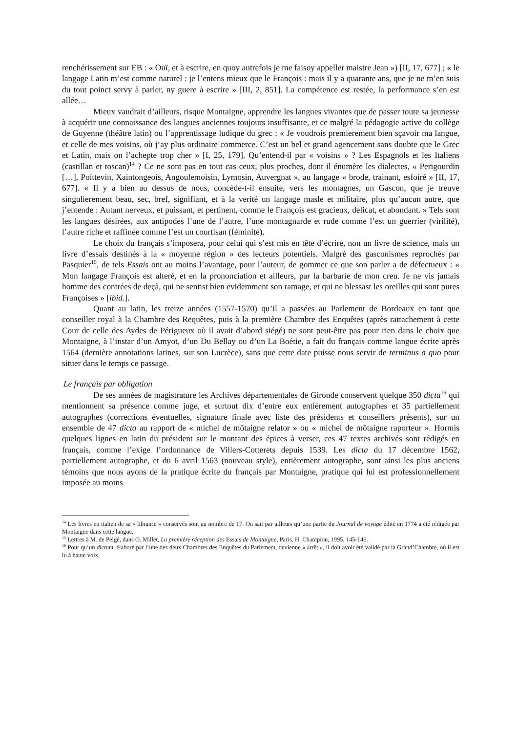renchérissement sur EB : « Ouï, et à escrire, en quoy autrefois je me faisoy appeller maistre Jean ») [II, 17, 677] ; « le langage Latin m’est comme naturel : je l’entens mieux que le François : mais il y a quarante ans, que je ne m’en suis du tout poinct servy à parler, ny guere à escrire » [III, 2, 851]. La compétence est restée, la performance s’en est allée…
Mieux vaudrait d’ailleurs, risque Montaigne, apprendre les langues vivantes que de passer toute sa jeunesse à acquérir une connaissance des langues anciennes toujours insuffisante, et ce malgré la pédagogie active du collège de Guyenne (théâtre latin) ou l’apprentissage ludique du grec : « Je voudrois premierement bien sçavoir ma langue, et celle de mes voisins, où j’ay plus ordinaire commerce. C’est un bel et grand agencement sans doubte que le Grec et Latin, mais on l’achepte trop cher » [I, 25, 179]. Qu’entend-il par « voisins » ? Les Espagnols et les Italiens (castillan et toscan)<sup>14</sup> ? Ce ne sont pas en tout cas ceux, plus proches, dont il énumère les dialectes, « Perigourdin […], Poittevin, Xaintongeois, Angoulemoisin, Lymosin, Auvergnat », au langage « brode, trainant, esfoiré » [II, 17, 677]. « Il y a bien au dessus de nous, concède-t-il ensuite, vers les montagnes, un Gascon, que je treuve singulierement beau, sec, bref, signifiant, et à la verité un langage masle et militaire, plus qu’aucun autre, que j’entende : Autant nerveux, et puissant, et pertinent, comme le François est gracieux, delicat, et abondant. » Tels sont les langues désirées, aux antipodes l’une de l’autre, l’une montagnarde et rude comme l’est un guerrier (virilité), l’autre riche et raffinée comme l’est un courtisan (féminité).
Le choix du français s’imposera, pour celui qui s’est mis en tête d’écrire, non un livre de science, mais un livre d’essais destinés à la « moyenne région » des lecteurs potentiels. Malgré des gasconismes reprochés par Pasquier<sup>15</sup>, de tels Essais ont au moins l’avantage, pour l’auteur, de gommer ce que son parler a de défectueux : « Mon langage François est alteré, et en la prononciation et ailleurs, par la barbarie de mon creu. Je ne vis jamais homme des contrées de deçà, qui ne sentist bien evidemment son ramage, et qui ne blessast les oreilles qui sont pures Françoises » [ibid.].
Quant au latin, les treize années (1557-1570) qu’il a passées au Parlement de Bordeaux en tant que conseiller royal à la Chambre des Requêtes, puis à la première Chambre des Enquêtes (après rattachement à cette Cour de celle des Aydes de Périgueux où il avait d’abord siégé) ne sont peut-être pas pour rien dans le choix que Montaigne, à l’instar d’un Amyot, d’un Du Bellay ou d’un La Boétie, a fait du français comme langue écrite après 1564 (dernière annotations latines, sur son Lucrèce), sans que cette date puisse nous servir de terminus a quo pour situer dans le temps ce passage.
Le français par obligation
De ses années de magistrature les Archives départementales de Gironde conservent quelque 350 dicta<sup>16</sup> qui mentionnent sa présence comme juge, et surtout dix d’entre eux entièrement autographes et 35 partiellement autographes (corrections éventuelles, signature finale avec liste des présidents et conseillers présents), sur un ensemble de 47 dicta au rapport de « michel de mõtaigne relator » ou « michel de mõtaigne raporteur ». Hormis quelques lignes en latin du président sur le montant des épices à verser, ces 47 textes archivés sont rédigés en français, comme l’exige l’ordonnance de Villers-Cotterets depuis 1539. Les dicta du 17 décembre 1562, partiellement autographe, et du 6 avril 1563 (nouveau style), entièrement autographe, sont ainsi les plus anciens témoins que nous ayons de la pratique écrite du français par Montaigne, pratique qui lui est professionnellement imposée au moins
<sup>14</sup> Les livres en italien de sa « librairie » conservés sont au nombre de 17. On sait par ailleurs qu’une partie du Journal de voyage édité en 1774 a été rédigée par Montaigne dans cette langue.
<sup>15</sup> Lettres à M. de Pelgé, dans O. Millet, La première réception des Essais de Montaigne, Paris, H. Champion, 1995, 145-146.
<sup>16</sup> Pour qu’un dictum, élaboré par l’une des deux Chambres des Enquêtes du Parlement, devienne « arrêt », il doit avoir été validé par la Grand’Chambre, où il est lu à haute voix.